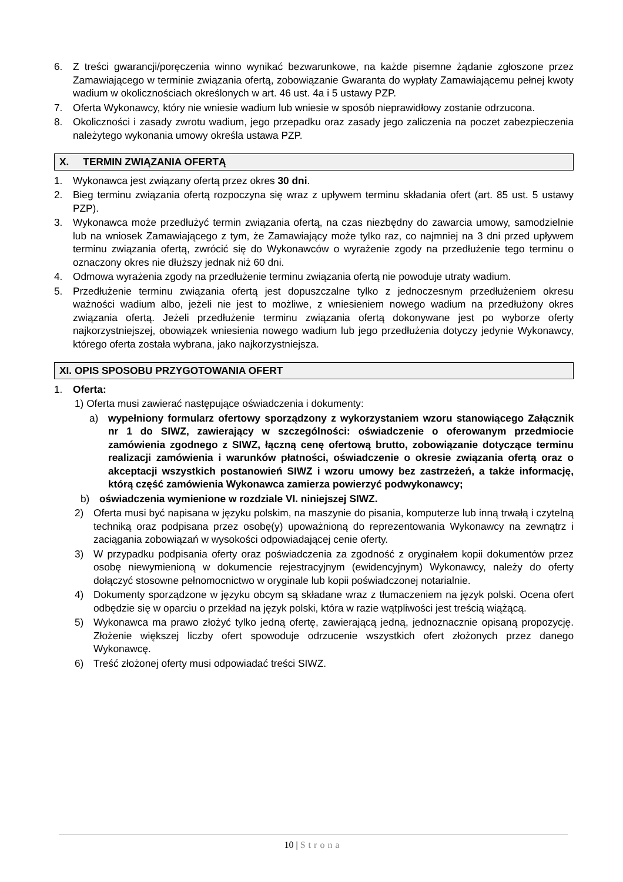6. Z treści gwarancji/poręczenia winno wynikać bezwarunkowe, na każde pisemne żądanie zgłoszone przez Zamawiającego w terminie związania ofertą, zobowiązanie Gwaranta do wypłaty Zamawiającemu pełnej kwoty wadium w okolicznościach określonych w art. 46 ust. 4a i 5 ustawy PZP.
7. Oferta Wykonawcy, który nie wniesie wadium lub wniesie w sposób nieprawidłowy zostanie odrzucona.
8. Okoliczności i zasady zwrotu wadium, jego przepadku oraz zasady jego zaliczenia na poczet zabezpieczenia należytego wykonania umowy określa ustawa PZP.
X. TERMIN ZWIĄZANIA OFERTĄ
1. Wykonawca jest związany ofertą przez okres 30 dni.
2. Bieg terminu związania ofertą rozpoczyna się wraz z upływem terminu składania ofert (art. 85 ust. 5 ustawy PZP).
3. Wykonawca może przedłużyć termin związania ofertą, na czas niezbędny do zawarcia umowy, samodzielnie lub na wniosek Zamawiającego z tym, że Zamawiający może tylko raz, co najmniej na 3 dni przed upływem terminu związania ofertą, zwrócić się do Wykonawców o wyrażenie zgody na przedłużenie tego terminu o oznaczony okres nie dłuższy jednak niż 60 dni.
4. Odmowa wyrażenia zgody na przedłużenie terminu związania ofertą nie powoduje utraty wadium.
5. Przedłużenie terminu związania ofertą jest dopuszczalne tylko z jednoczesnym przedłużeniem okresu ważności wadium albo, jeżeli nie jest to możliwe, z wniesieniem nowego wadium na przedłużony okres związania ofertą. Jeżeli przedłużenie terminu związania ofertą dokonywane jest po wyborze oferty najkorzystniejszej, obowiązek wniesienia nowego wadium lub jego przedłużenia dotyczy jedynie Wykonawcy, którego oferta została wybrana, jako najkorzystniejsza.
XI. OPIS SPOSOBU PRZYGOTOWANIA OFERT
1. Oferta:
1) Oferta musi zawierać następujące oświadczenia i dokumenty:
a) wypełniony formularz ofertowy sporządzony z wykorzystaniem wzoru stanowiącego Załącznik nr 1 do SIWZ, zawierający w szczególności: oświadczenie o oferowanym przedmiocie zamówienia zgodnego z SIWZ, łączną cenę ofertową brutto, zobowiązanie dotyczące terminu realizacji zamówienia i warunków płatności, oświadczenie o okresie związania ofertą oraz o akceptacji wszystkich postanowień SIWZ i wzoru umowy bez zastrzeżeń, a także informację, którą część zamówienia Wykonawca zamierza powierzyć podwykonawcy;
b) oświadczenia wymienione w rozdziale VI. niniejszej SIWZ.
2) Oferta musi być napisana w języku polskim, na maszynie do pisania, komputerze lub inną trwałą i czytelną techniką oraz podpisana przez osobę(y) upoważnioną do reprezentowania Wykonawcy na zewnątrz i zaciągania zobowiązań w wysokości odpowiadającej cenie oferty.
3) W przypadku podpisania oferty oraz poświadczenia za zgodność z oryginałem kopii dokumentów przez osobę niewymienioną w dokumencie rejestracyjnym (ewidencyjnym) Wykonawcy, należy do oferty dołączyć stosowne pełnomocnictwo w oryginale lub kopii poświadczonej notarialnie.
4) Dokumenty sporządzone w języku obcym są składane wraz z tłumaczeniem na język polski. Ocena ofert odbędzie się w oparciu o przekład na język polski, która w razie wątpliwości jest treścią wiążącą.
5) Wykonawca ma prawo złożyć tylko jedną ofertę, zawierającą jedną, jednoznacznie opisaną propozycję. Złożenie większej liczby ofert spowoduje odrzucenie wszystkich ofert złożonych przez danego Wykonawcę.
6) Treść złożonej oferty musi odpowiadać treści SIWZ.
10 | Strona